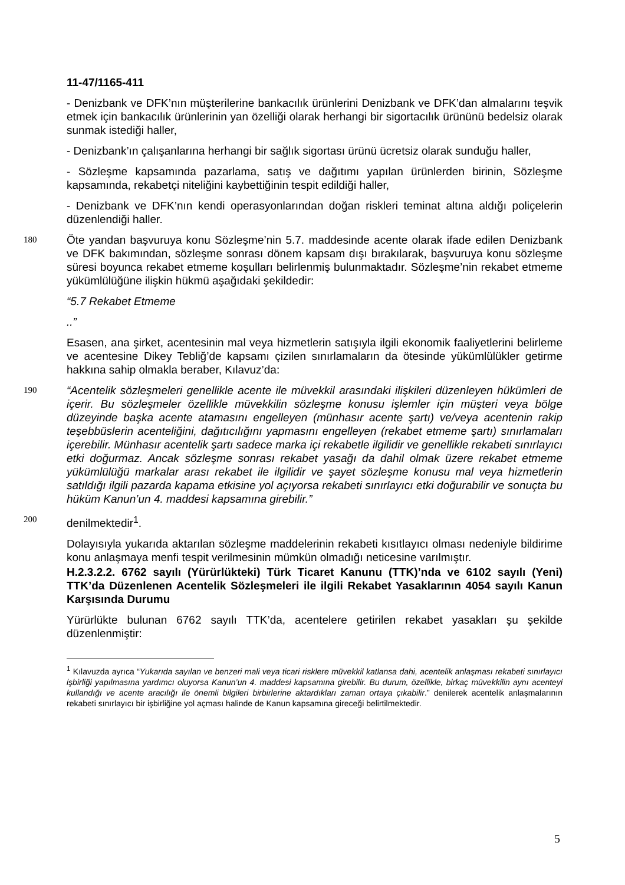11-47/1165-411
- Denizbank ve DFK’nın müşterilerine bankacılık ürünlerini Denizbank ve DFK’dan almalarını teşvik etmek için bankacılık ürünlerinin yan özelliği olarak herhangi bir sigortacılık ürününü bedelsiz olarak sunmak istediği haller,
- Denizbank’ın çalışanlarına herhangi bir sağlık sigortası ürünü ücretsiz olarak sunduğu haller,
- Sözleşme kapsamında pazarlama, satış ve dağıtımı yapılan ürünlerden birinin, Sözleşme kapsamında, rekabetçi niteliğini kaybettiğinin tespit edildiği haller,
- Denizbank ve DFK’nın kendi operasyonlarından doğan riskleri teminat altına aldığı poliçelerin düzenlendiği haller.
180
Öte yandan başvuruya konu Sözleşme’nin 5.7. maddesinde acente olarak ifade edilen Denizbank ve DFK bakımından, sözleşme sonrası dönem kapsam dışı bırakılarak, başvuruya konu sözleşme süresi boyunca rekabet etmeme koşulları belirlenmiş bulunmaktadır. Sözleşme’nin rekabet etmeme yükümlülüğüne ilişkin hükmü aşağıdaki şekildedir:
“5.7 Rekabet Etmeme
..”
Esasen, ana şirket, acentesinin mal veya hizmetlerin satışıyla ilgili ekonomik faaliyetlerini belirleme ve acentesine Dikey Tebliğ’de kapsamı çizilen sınırlamaların da ötesinde yükümlülükler getirme hakkına sahip olmakla beraber, Kılavuz’da:
190
“Acentelik sözleşmeleri genellikle acente ile müvekkil arasındaki ilişkileri düzenleyen hükümleri de içerir. Bu sözleşmeler özellikle müvekkilin sözleşme konusu işlemler için müşteri veya bölge düzeyinde başka acente atamasını engelleyen (münhasır acente şartı) ve/veya acentenin rakip teşebbüslerin acenteliğini, dağıtıcılığını yapmasını engelleyen (rekabet etmeme şartı) sınırlamaları içerebilir. Münhasır acentelik şartı sadece marka içi rekabetle ilgilidir ve genellikle rekabeti sınırlayıcı etki doğurmaz. Ancak sözleşme sonrası rekabet yasağı da dahil olmak üzere rekabet etmeme yükümlülüğü markalar arası rekabet ile ilgilidir ve şayet sözleşme konusu mal veya hizmetlerin satıldığı ilgili pazarda kapama etkisine yol açıyorsa rekabeti sınırlayıcı etki doğurabilir ve sonuçta bu hüküm Kanun’un 4. maddesi kapsamına girebilir.”
200
denilmektedir<sup>1</sup>.
Dolayısıyla yukarıda aktarılan sözleşme maddelerinin rekabeti kısıtlayıcı olması nedeniyle bildirime konu anlaşmaya menfi tespit verilmesinin mümkün olmadığı neticesine varılmıştır.
H.2.3.2.2. 6762 sayılı (Yürürlükteki) Türk Ticaret Kanunu (TTK)’nda ve 6102 sayılı (Yeni) TTK’da Düzenlenen Acentelik Sözleşmeleri ile ilgili Rekabet Yasaklarının 4054 sayılı Kanun Karşısında Durumu
Yürürlükte bulunan 6762 sayılı TTK’da, acentelere getirilen rekabet yasakları şu şekilde düzenlenmiştir:
<sup>1</sup> Kılavuzda ayrıca “Yukarıda sayılan ve benzeri mali veya ticari risklere müvekkil katlansa dahi, acentelik anlaşması rekabeti sınırlayıcı işbirliği yapılmasına yardımcı oluyorsa Kanun’un 4. maddesi kapsamına girebilir. Bu durum, özellikle, birkaç müvekkilin aynı acenteyi kullandığı ve acente aracılığı ile önemli bilgileri birbirlerine aktardıkları zaman ortaya çıkabilir.” denilerek acentelik anlaşmalarının rekabeti sınırlayıcı bir işbirliğine yol açması halinde de Kanun kapsamına gireceği belirtilmektedir.
5